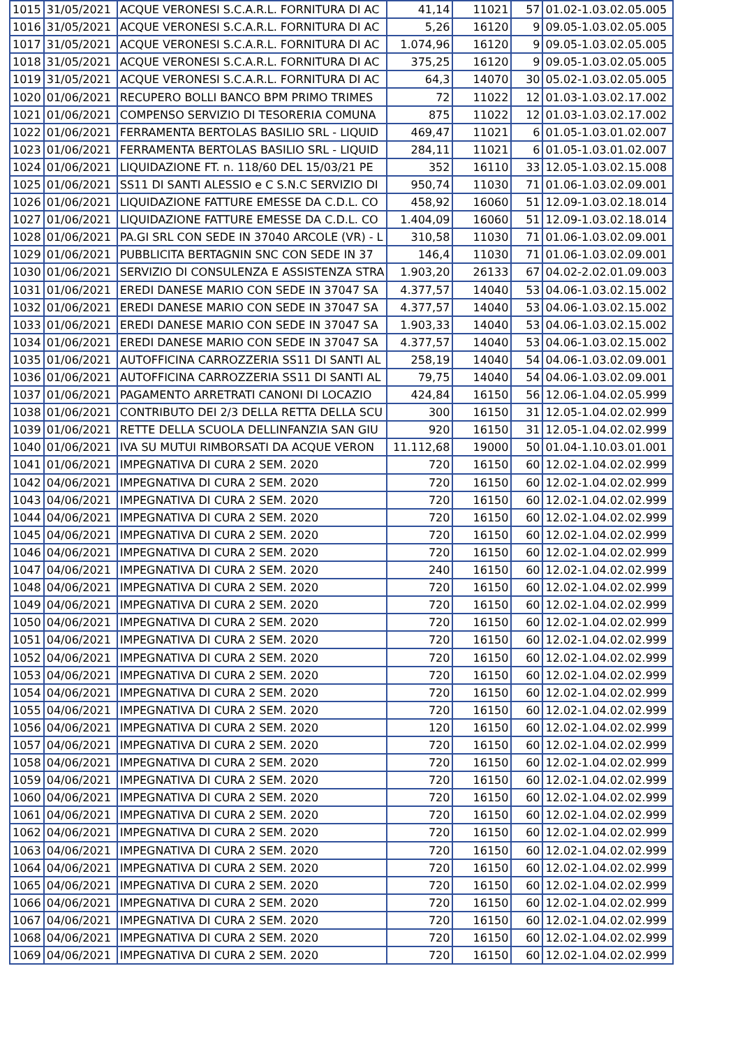| 1015 | 31/05/2021 | ACQUE VERONESI S.C.A.R.L. FORNITURA DI AC | 41,14 | 11021 | 57 | 01.02-1.03.02.05.005 |
| 1016 | 31/05/2021 | ACQUE VERONESI S.C.A.R.L. FORNITURA DI AC | 5,26 | 16120 | 9 | 09.05-1.03.02.05.005 |
| 1017 | 31/05/2021 | ACQUE VERONESI S.C.A.R.L. FORNITURA DI AC | 1.074,96 | 16120 | 9 | 09.05-1.03.02.05.005 |
| 1018 | 31/05/2021 | ACQUE VERONESI S.C.A.R.L. FORNITURA DI AC | 375,25 | 16120 | 9 | 09.05-1.03.02.05.005 |
| 1019 | 31/05/2021 | ACQUE VERONESI S.C.A.R.L. FORNITURA DI AC | 64,3 | 14070 | 30 | 05.02-1.03.02.05.005 |
| 1020 | 01/06/2021 | RECUPERO BOLLI BANCO BPM PRIMO TRIMES | 72 | 11022 | 12 | 01.03-1.03.02.17.002 |
| 1021 | 01/06/2021 | COMPENSO SERVIZIO DI TESORERIA COMUNA | 875 | 11022 | 12 | 01.03-1.03.02.17.002 |
| 1022 | 01/06/2021 | FERRAMENTA BERTOLAS BASILIO SRL - LIQUID | 469,47 | 11021 | 6 | 01.05-1.03.01.02.007 |
| 1023 | 01/06/2021 | FERRAMENTA BERTOLAS BASILIO SRL - LIQUID | 284,11 | 11021 | 6 | 01.05-1.03.01.02.007 |
| 1024 | 01/06/2021 | LIQUIDAZIONE FT. n. 118/60 DEL 15/03/21 PE | 352 | 16110 | 33 | 12.05-1.03.02.15.008 |
| 1025 | 01/06/2021 | SS11 DI SANTI ALESSIO e C S.N.C SERVIZIO DI | 950,74 | 11030 | 71 | 01.06-1.03.02.09.001 |
| 1026 | 01/06/2021 | LIQUIDAZIONE FATTURE EMESSE DA C.D.L. CO | 458,92 | 16060 | 51 | 12.09-1.03.02.18.014 |
| 1027 | 01/06/2021 | LIQUIDAZIONE FATTURE EMESSE DA C.D.L. CO | 1.404,09 | 16060 | 51 | 12.09-1.03.02.18.014 |
| 1028 | 01/06/2021 | PA.GI SRL CON SEDE IN 37040 ARCOLE (VR) - L | 310,58 | 11030 | 71 | 01.06-1.03.02.09.001 |
| 1029 | 01/06/2021 | PUBBLICITA BERTAGNIN SNC CON SEDE IN 37 | 146,4 | 11030 | 71 | 01.06-1.03.02.09.001 |
| 1030 | 01/06/2021 | SERVIZIO DI CONSULENZA E ASSISTENZA STRA | 1.903,20 | 26133 | 67 | 04.02-2.02.01.09.003 |
| 1031 | 01/06/2021 | EREDI DANESE MARIO CON SEDE IN 37047 SA | 4.377,57 | 14040 | 53 | 04.06-1.03.02.15.002 |
| 1032 | 01/06/2021 | EREDI DANESE MARIO CON SEDE IN 37047 SA | 4.377,57 | 14040 | 53 | 04.06-1.03.02.15.002 |
| 1033 | 01/06/2021 | EREDI DANESE MARIO CON SEDE IN 37047 SA | 1.903,33 | 14040 | 53 | 04.06-1.03.02.15.002 |
| 1034 | 01/06/2021 | EREDI DANESE MARIO CON SEDE IN 37047 SA | 4.377,57 | 14040 | 53 | 04.06-1.03.02.15.002 |
| 1035 | 01/06/2021 | AUTOFFICINA CARROZZERIA SS11 DI SANTI AL | 258,19 | 14040 | 54 | 04.06-1.03.02.09.001 |
| 1036 | 01/06/2021 | AUTOFFICINA CARROZZERIA SS11 DI SANTI AL | 79,75 | 14040 | 54 | 04.06-1.03.02.09.001 |
| 1037 | 01/06/2021 | PAGAMENTO ARRETRATI CANONI DI LOCAZIO | 424,84 | 16150 | 56 | 12.06-1.04.02.05.999 |
| 1038 | 01/06/2021 | CONTRIBUTO DEI 2/3 DELLA RETTA DELLA SCU | 300 | 16150 | 31 | 12.05-1.04.02.02.999 |
| 1039 | 01/06/2021 | RETTE DELLA SCUOLA DELLINFANZIA SAN GIU | 920 | 16150 | 31 | 12.05-1.04.02.02.999 |
| 1040 | 01/06/2021 | IVA SU MUTUI RIMBORSATI DA ACQUE VERON | 11.112,68 | 19000 | 50 | 01.04-1.10.03.01.001 |
| 1041 | 01/06/2021 | IMPEGNATIVA DI CURA 2 SEM. 2020 | 720 | 16150 | 60 | 12.02-1.04.02.02.999 |
| 1042 | 04/06/2021 | IMPEGNATIVA DI CURA 2 SEM. 2020 | 720 | 16150 | 60 | 12.02-1.04.02.02.999 |
| 1043 | 04/06/2021 | IMPEGNATIVA DI CURA 2 SEM. 2020 | 720 | 16150 | 60 | 12.02-1.04.02.02.999 |
| 1044 | 04/06/2021 | IMPEGNATIVA DI CURA 2 SEM. 2020 | 720 | 16150 | 60 | 12.02-1.04.02.02.999 |
| 1045 | 04/06/2021 | IMPEGNATIVA DI CURA 2 SEM. 2020 | 720 | 16150 | 60 | 12.02-1.04.02.02.999 |
| 1046 | 04/06/2021 | IMPEGNATIVA DI CURA 2 SEM. 2020 | 720 | 16150 | 60 | 12.02-1.04.02.02.999 |
| 1047 | 04/06/2021 | IMPEGNATIVA DI CURA 2 SEM. 2020 | 240 | 16150 | 60 | 12.02-1.04.02.02.999 |
| 1048 | 04/06/2021 | IMPEGNATIVA DI CURA 2 SEM. 2020 | 720 | 16150 | 60 | 12.02-1.04.02.02.999 |
| 1049 | 04/06/2021 | IMPEGNATIVA DI CURA 2 SEM. 2020 | 720 | 16150 | 60 | 12.02-1.04.02.02.999 |
| 1050 | 04/06/2021 | IMPEGNATIVA DI CURA 2 SEM. 2020 | 720 | 16150 | 60 | 12.02-1.04.02.02.999 |
| 1051 | 04/06/2021 | IMPEGNATIVA DI CURA 2 SEM. 2020 | 720 | 16150 | 60 | 12.02-1.04.02.02.999 |
| 1052 | 04/06/2021 | IMPEGNATIVA DI CURA 2 SEM. 2020 | 720 | 16150 | 60 | 12.02-1.04.02.02.999 |
| 1053 | 04/06/2021 | IMPEGNATIVA DI CURA 2 SEM. 2020 | 720 | 16150 | 60 | 12.02-1.04.02.02.999 |
| 1054 | 04/06/2021 | IMPEGNATIVA DI CURA 2 SEM. 2020 | 720 | 16150 | 60 | 12.02-1.04.02.02.999 |
| 1055 | 04/06/2021 | IMPEGNATIVA DI CURA 2 SEM. 2020 | 720 | 16150 | 60 | 12.02-1.04.02.02.999 |
| 1056 | 04/06/2021 | IMPEGNATIVA DI CURA 2 SEM. 2020 | 120 | 16150 | 60 | 12.02-1.04.02.02.999 |
| 1057 | 04/06/2021 | IMPEGNATIVA DI CURA 2 SEM. 2020 | 720 | 16150 | 60 | 12.02-1.04.02.02.999 |
| 1058 | 04/06/2021 | IMPEGNATIVA DI CURA 2 SEM. 2020 | 720 | 16150 | 60 | 12.02-1.04.02.02.999 |
| 1059 | 04/06/2021 | IMPEGNATIVA DI CURA 2 SEM. 2020 | 720 | 16150 | 60 | 12.02-1.04.02.02.999 |
| 1060 | 04/06/2021 | IMPEGNATIVA DI CURA 2 SEM. 2020 | 720 | 16150 | 60 | 12.02-1.04.02.02.999 |
| 1061 | 04/06/2021 | IMPEGNATIVA DI CURA 2 SEM. 2020 | 720 | 16150 | 60 | 12.02-1.04.02.02.999 |
| 1062 | 04/06/2021 | IMPEGNATIVA DI CURA 2 SEM. 2020 | 720 | 16150 | 60 | 12.02-1.04.02.02.999 |
| 1063 | 04/06/2021 | IMPEGNATIVA DI CURA 2 SEM. 2020 | 720 | 16150 | 60 | 12.02-1.04.02.02.999 |
| 1064 | 04/06/2021 | IMPEGNATIVA DI CURA 2 SEM. 2020 | 720 | 16150 | 60 | 12.02-1.04.02.02.999 |
| 1065 | 04/06/2021 | IMPEGNATIVA DI CURA 2 SEM. 2020 | 720 | 16150 | 60 | 12.02-1.04.02.02.999 |
| 1066 | 04/06/2021 | IMPEGNATIVA DI CURA 2 SEM. 2020 | 720 | 16150 | 60 | 12.02-1.04.02.02.999 |
| 1067 | 04/06/2021 | IMPEGNATIVA DI CURA 2 SEM. 2020 | 720 | 16150 | 60 | 12.02-1.04.02.02.999 |
| 1068 | 04/06/2021 | IMPEGNATIVA DI CURA 2 SEM. 2020 | 720 | 16150 | 60 | 12.02-1.04.02.02.999 |
| 1069 | 04/06/2021 | IMPEGNATIVA DI CURA 2 SEM. 2020 | 720 | 16150 | 60 | 12.02-1.04.02.02.999 |